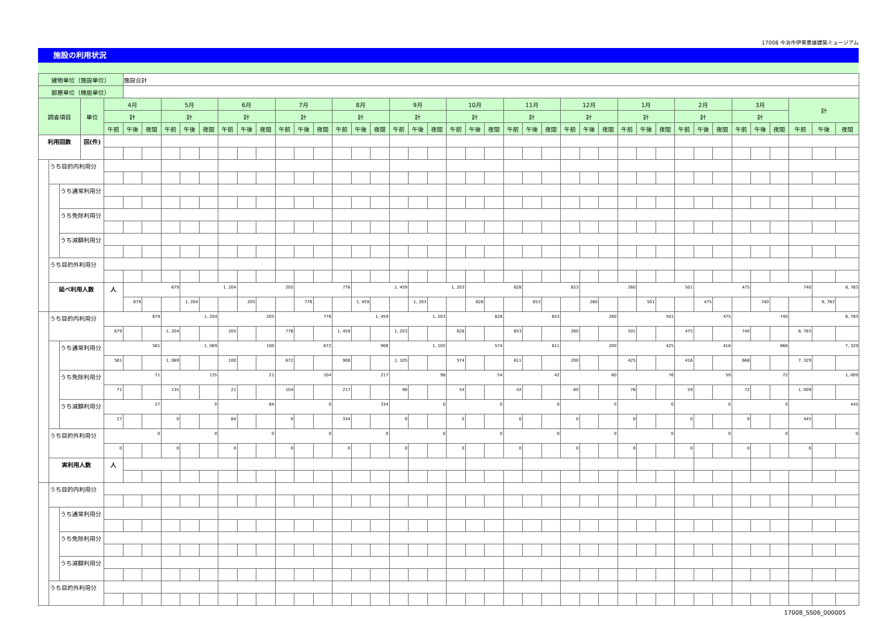17008 今治市伊東豊雄建築ミュージアム
施設の利用状況
| 建物単位（施設単位） | | | | | 施設合計 | | | | | | | | | | | | | | | | | | | | | | | | | | | | | | | | | | | | | | |
| 部屋単位（機能単位） | | | | | | | | | | | | | | | | | | | | | | | | | | | | | | | | | | | | | | | | | | | |
| 調査項目 | | | 単位 | 4月 | | | 5月 | | | 6月 | | | 7月 | | | 8月 | | | 9月 | | | 10月 | | | 11月 | | | 12月 | | | 1月 | | | 2月 | | | 3月 | | | 計 | | | |
| | | | | 計 | | | 計 | | | 計 | | | 計 | | | 計 | | | 計 | | | 計 | | | 計 | | | 計 | | | 計 | | | 計 | | | 計 | | | | | | |
| | | | | 午前 | 午後 | 夜間 | 午前 | 午後 | 夜間 | 午前 | 午後 | 夜間 | 午前 | 午後 | 夜間 | 午前 | 午後 | 夜間 | 午前 | 午後 | 夜間 | 午前 | 午後 | 夜間 | 午前 | 午後 | 夜間 | 午前 | 午後 | 夜間 | 午前 | 午後 | 夜間 | 午前 | 午後 | 夜間 | 午前 | 午後 | 夜間 | 午前 | 午後 | 夜間 | |
| 利用回数 | | | 回(件) | | | | | | | | | | | | | | | | | | | | | | | | | | | | | | | | | | | | | | | | |
| | うち目的内利用分 | | | | | | | | | | | | | | | | | | | | | | | | | | | | | | | | | | | | | | | | | | |
| | | うち通常利用分 | | | | | | | | | | | | | | | | | | | | | | | | | | | | | | | | | | | | | | | | | |
| | | うち免除利用分 | | | | | | | | | | | | | | | | | | | | | | | | | | | | | | | | | | | | | | | | | |
| | | うち減額利用分 | | | | | | | | | | | | | | | | | | | | | | | | | | | | | | | | | | | | | | | | | |
| | うち目的外利用分 | | | | | | | | | | | | | | | | | | | | | | | | | | | | | | | | | | | | | | | | | | |
| | 延べ利用人数 | | | 人 | 679 | | | 1, 204 | | | 205 | | | 776 | | | 1, 459 | | | 1, 203 | | | 628 | | | 653 | | | 260 | | | 501 | | | 475 | | | 740 | | | 8, 783 | | |
| | | | | | 679 | | | 1, 204 | | | 205 | | | 776 | | | 1, 459 | | | 1, 203 | | | 628 | | | 653 | | | 260 | | | 501 | | | 475 | | | 740 | | | 8, 783 | | |
| | うち目的内利用分 | | | 679 | | | 1, 204 | | | 205 | | | 776 | | | 1, 459 | | | 1, 203 | | | 628 | | | 653 | | | 260 | | | 501 | | | 475 | | | 740 | | | 8, 783 | | | |
| | | | | 679 | | | 1, 204 | | | 205 | | | 776 | | | 1, 459 | | | 1, 203 | | | 628 | | | 653 | | | 260 | | | 501 | | | 475 | | | 740 | | | 8, 783 | | | |
| | | うち通常利用分 | | 581 | | | 1, 069 | | | 100 | | | 672 | | | 908 | | | 1, 105 | | | 574 | | | 611 | | | 200 | | | 425 | | | 416 | | | 668 | | | 7, 329 | | | |
| | | | | 581 | | | 1, 069 | | | 100 | | | 672 | | | 908 | | | 1, 105 | | | 574 | | | 611 | | | 200 | | | 425 | | | 416 | | | 668 | | | 7, 329 | | | |
| | | うち免除利用分 | | 71 | | | 135 | | | 21 | | | 104 | | | 217 | | | 98 | | | 54 | | | 42 | | | 60 | | | 76 | | | 59 | | | 72 | | | 1, 009 | | | |
| | | | | 71 | | | 135 | | | 21 | | | 104 | | | 217 | | | 98 | | | 54 | | | 42 | | | 60 | | | 76 | | | 59 | | | 72 | | | 1, 009 | | | |
| | | うち減額利用分 | | 27 | | | 0 | | | 84 | | | 0 | | | 334 | | | 0 | | | 0 | | | 0 | | | 0 | | | 0 | | | 0 | | | 0 | | | 445 | | | |
| | | | | 27 | | | 0 | | | 84 | | | 0 | | | 334 | | | 0 | | | 0 | | | 0 | | | 0 | | | 0 | | | 0 | | | 0 | | | 445 | | | |
| | うち目的外利用分 | | | 0 | | | 0 | | | 0 | | | 0 | | | 0 | | | 0 | | | 0 | | | 0 | | | 0 | | | 0 | | | 0 | | | 0 | | | 0 | | | |
| | | | | 0 | | | 0 | | | 0 | | | 0 | | | 0 | | | 0 | | | 0 | | | 0 | | | 0 | | | 0 | | | 0 | | | 0 | | | 0 | | | |
| | 実利用人数 | | | 人 | | | | | | | | | | | | | | | | | | | | | | | | | | | | | | | | | | | | | | | |
| | うち目的内利用分 | | | | | | | | | | | | | | | | | | | | | | | | | | | | | | | | | | | | | | | | | | |
| | | うち通常利用分 | | | | | | | | | | | | | | | | | | | | | | | | | | | | | | | | | | | | | | | | | |
| | | うち免除利用分 | | | | | | | | | | | | | | | | | | | | | | | | | | | | | | | | | | | | | | | | | |
| | | うち減額利用分 | | | | | | | | | | | | | | | | | | | | | | | | | | | | | | | | | | | | | | | | | |
| | うち目的外利用分 | | | | | | | | | | | | | | | | | | | | | | | | | | | | | | | | | | | | | | | | | | |
17008_SS06_000005